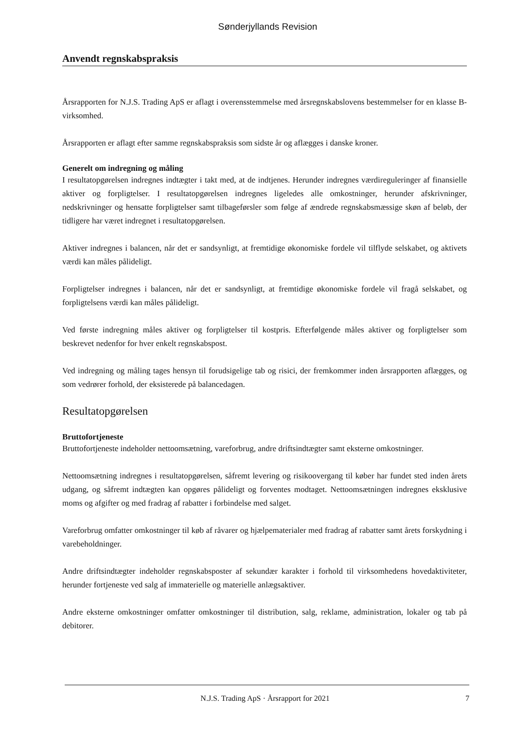Sønderjyllands Revision
Anvendt regnskabspraksis
Årsrapporten for N.J.S. Trading ApS er aflagt i overensstemmelse med årsregnskabslovens bestemmelser for en klasse B-virksomhed.
Årsrapporten er aflagt efter samme regnskabspraksis som sidste år og aflægges i danske kroner.
Generelt om indregning og måling
I resultatopgørelsen indregnes indtægter i takt med, at de indtjenes. Herunder indregnes værdireguleringer af finansielle aktiver og forpligtelser. I resultatopgørelsen indregnes ligeledes alle omkostninger, herunder afskrivninger, nedskrivninger og hensatte forpligtelser samt tilbageførsler som følge af ændrede regnskabsmæssige skøn af beløb, der tidligere har været indregnet i resultatopgørelsen.
Aktiver indregnes i balancen, når det er sandsynligt, at fremtidige økonomiske fordele vil tilflyde selskabet, og aktivets værdi kan måles pålideligt.
Forpligtelser indregnes i balancen, når det er sandsynligt, at fremtidige økonomiske fordele vil fragå selskabet, og forpligtelsens værdi kan måles pålideligt.
Ved første indregning måles aktiver og forpligtelser til kostpris. Efterfølgende måles aktiver og forpligtelser som beskrevet nedenfor for hver enkelt regnskabspost.
Ved indregning og måling tages hensyn til forudsigelige tab og risici, der fremkommer inden årsrapporten aflægges, og som vedrører forhold, der eksisterede på balancedagen.
Resultatopgørelsen
Bruttofortjeneste
Bruttofortjeneste indeholder nettoomsætning, vareforbrug, andre driftsindtægter samt eksterne omkostninger.
Nettoomsætning indregnes i resultatopgørelsen, såfremt levering og risikoovergang til køber har fundet sted inden årets udgang, og såfremt indtægten kan opgøres pålideligt og forventes modtaget. Nettoomsætningen indregnes eksklusive moms og afgifter og med fradrag af rabatter i forbindelse med salget.
Vareforbrug omfatter omkostninger til køb af råvarer og hjælpematerialer med fradrag af rabatter samt årets forskydning i varebeholdninger.
Andre driftsindtægter indeholder regnskabsposter af sekundær karakter i forhold til virksomhedens hovedaktiviteter, herunder fortjeneste ved salg af immaterielle og materielle anlægsaktiver.
Andre eksterne omkostninger omfatter omkostninger til distribution, salg, reklame, administration, lokaler og tab på debitorer.
N.J.S. Trading ApS · Årsrapport for 2021 7